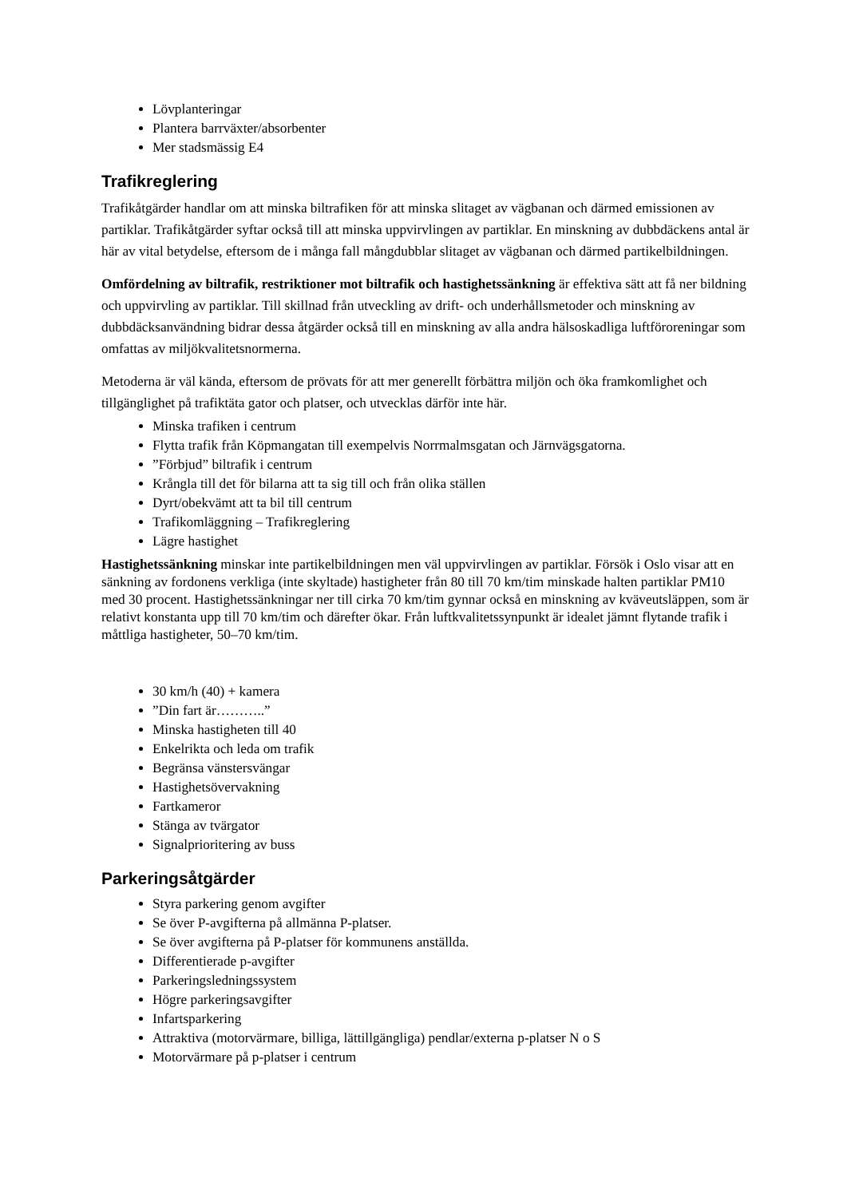Lövplanteringar
Plantera barrväxter/absorbenter
Mer stadsmässig E4
Trafikreglering
Trafikåtgärder handlar om att minska biltrafiken för att minska slitaget av vägbanan och därmed emissionen av partiklar. Trafikåtgärder syftar också till att minska uppvirvlingen av partiklar. En minskning av dubbdäckens antal är här av vital betydelse, eftersom de i många fall mångdubblar slitaget av vägbanan och därmed partikelbildningen.
Omfördelning av biltrafik, restriktioner mot biltrafik och hastighetssänkning är effektiva sätt att få ner bildning och uppvirvling av partiklar. Till skillnad från utveckling av drift- och underhållsmetoder och minskning av dubbdäcksanvändning bidrar dessa åtgärder också till en minskning av alla andra hälsoskadliga luftföroreningar som omfattas av miljökvalitetsnormerna.
Metoderna är väl kända, eftersom de prövats för att mer generellt förbättra miljön och öka framkomlighet och tillgänglighet på trafiktäta gator och platser, och utvecklas därför inte här.
Minska trafiken i centrum
Flytta trafik från Köpmangatan till exempelvis Norrmalmsgatan och Järnvägsgatorna.
”Förbjud” biltrafik i centrum
Krångla till det för bilarna att ta sig till och från olika ställen
Dyrt/obekvämt att ta bil till centrum
Trafikomläggning – Trafikreglering
Lägre hastighet
Hastighetssänkning minskar inte partikelbildningen men väl uppvirvlingen av partiklar. Försök i Oslo visar att en sänkning av fordonens verkliga (inte skyltade) hastigheter från 80 till 70 km/tim minskade halten partiklar PM10 med 30 procent. Hastighetssänkningar ner till cirka 70 km/tim gynnar också en minskning av kväveutsläppen, som är relativt konstanta upp till 70 km/tim och därefter ökar. Från luftkvalitetssynpunkt är idealet jämnt flytande trafik i måttliga hastigheter, 50–70 km/tim.
30 km/h (40) + kamera
”Din fart är………..”
Minska hastigheten till 40
Enkelrikta och leda om trafik
Begränsa vänstersvängar
Hastighetsövervakning
Fartkameror
Stänga av tvärgator
Signalprioritering av buss
Parkeringsåtgärder
Styra parkering genom avgifter
Se över P-avgifterna på allmänna P-platser.
Se över avgifterna på P-platser för kommunens anställda.
Differentierade p-avgifter
Parkeringsledningssystem
Högre parkeringsavgifter
Infartsparkering
Attraktiva (motorvärmare, billiga, lättillgängliga) pendlar/externa p-platser N o S
Motorvärmare på p-platser i centrum